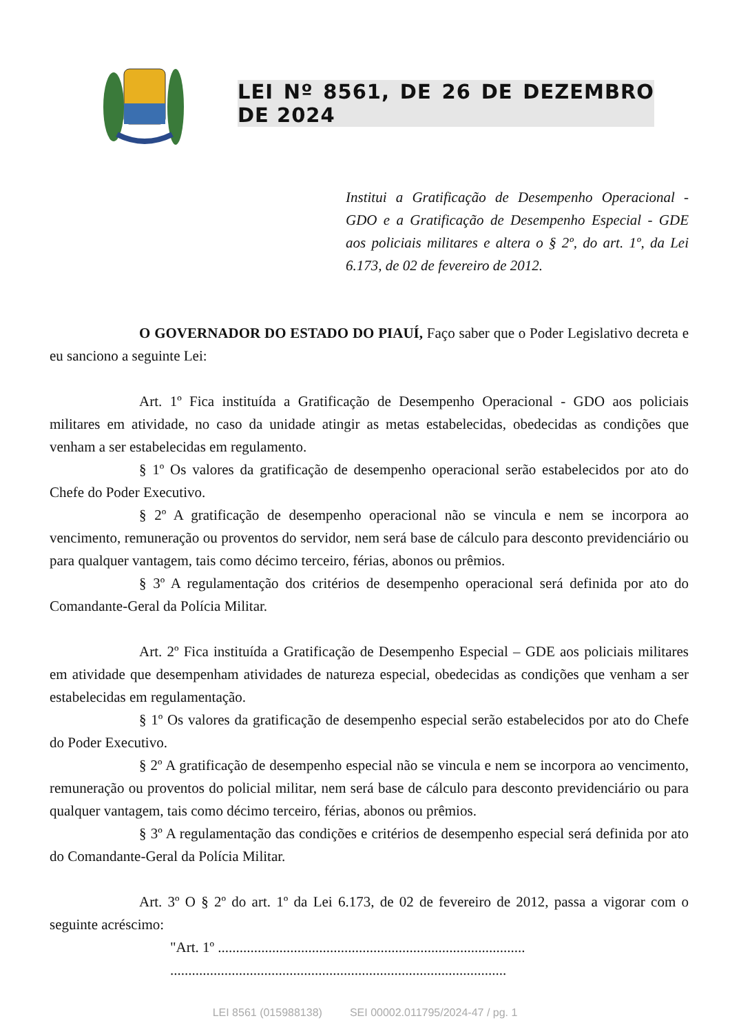LEI Nº 8561, DE 26 DE DEZEMBRO DE 2024
Institui a Gratificação de Desempenho Operacional - GDO e a Gratificação de Desempenho Especial - GDE aos policiais militares e altera o § 2º, do art. 1º, da Lei 6.173, de 02 de fevereiro de 2012.
O GOVERNADOR DO ESTADO DO PIAUÍ, Faço saber que o Poder Legislativo decreta e eu sanciono a seguinte Lei:
Art. 1º Fica instituída a Gratificação de Desempenho Operacional - GDO aos policiais militares em atividade, no caso da unidade atingir as metas estabelecidas, obedecidas as condições que venham a ser estabelecidas em regulamento.
§ 1º Os valores da gratificação de desempenho operacional serão estabelecidos por ato do Chefe do Poder Executivo.
§ 2º A gratificação de desempenho operacional não se vincula e nem se incorpora ao vencimento, remuneração ou proventos do servidor, nem será base de cálculo para desconto previdenciário ou para qualquer vantagem, tais como décimo terceiro, férias, abonos ou prêmios.
§ 3º A regulamentação dos critérios de desempenho operacional será definida por ato do Comandante-Geral da Polícia Militar.
Art. 2º Fica instituída a Gratificação de Desempenho Especial – GDE aos policiais militares em atividade que desempenham atividades de natureza especial, obedecidas as condições que venham a ser estabelecidas em regulamentação.
§ 1º Os valores da gratificação de desempenho especial serão estabelecidos por ato do Chefe do Poder Executivo.
§ 2º A gratificação de desempenho especial não se vincula e nem se incorpora ao vencimento, remuneração ou proventos do policial militar, nem será base de cálculo para desconto previdenciário ou para qualquer vantagem, tais como décimo terceiro, férias, abonos ou prêmios.
§ 3º A regulamentação das condições e critérios de desempenho especial será definida por ato do Comandante-Geral da Polícia Militar.
Art. 3º O § 2º do art. 1º da Lei 6.173, de 02 de fevereiro de 2012, passa a vigorar com o seguinte acréscimo:
"Art. 1º .....................................................................................
.............................................................................................
LEI 8561 (015988138) SEI 00002.011795/2024-47 / pg. 1